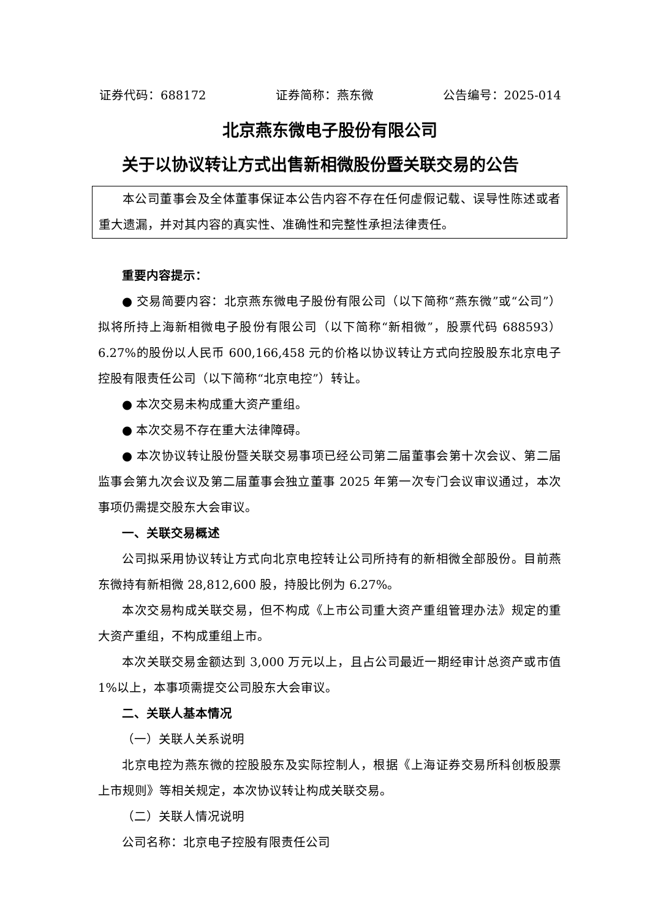证券代码：688172 证券简称：燕东微 公告编号：2025-014
北京燕东微电子股份有限公司
关于以协议转让方式出售新相微股份暨关联交易的公告
本公司董事会及全体董事保证本公告内容不存在任何虚假记载、误导性陈述或者重大遗漏，并对其内容的真实性、准确性和完整性承担法律责任。
重要内容提示：
● 交易简要内容：北京燕东微电子股份有限公司（以下简称“燕东微”或“公司”）拟将所持上海新相微电子股份有限公司（以下简称“新相微”，股票代码 688593）6.27%的股份以人民币 600,166,458 元的价格以协议转让方式向控股股东北京电子控股有限责任公司（以下简称“北京电控”）转让。
● 本次交易未构成重大资产重组。
● 本次交易不存在重大法律障碍。
● 本次协议转让股份暨关联交易事项已经公司第二届董事会第十次会议、第二届监事会第九次会议及第二届董事会独立董事 2025 年第一次专门会议审议通过，本次事项仍需提交股东大会审议。
一、关联交易概述
公司拟采用协议转让方式向北京电控转让公司所持有的新相微全部股份。目前燕东微持有新相微 28,812,600 股，持股比例为 6.27%。
本次交易构成关联交易，但不构成《上市公司重大资产重组管理办法》规定的重大资产重组，不构成重组上市。
本次关联交易金额达到 3,000 万元以上，且占公司最近一期经审计总资产或市值 1%以上，本事项需提交公司股东大会审议。
二、关联人基本情况
（一）关联人关系说明
北京电控为燕东微的控股股东及实际控制人，根据《上海证券交易所科创板股票上市规则》等相关规定，本次协议转让构成关联交易。
（二）关联人情况说明
公司名称：北京电子控股有限责任公司